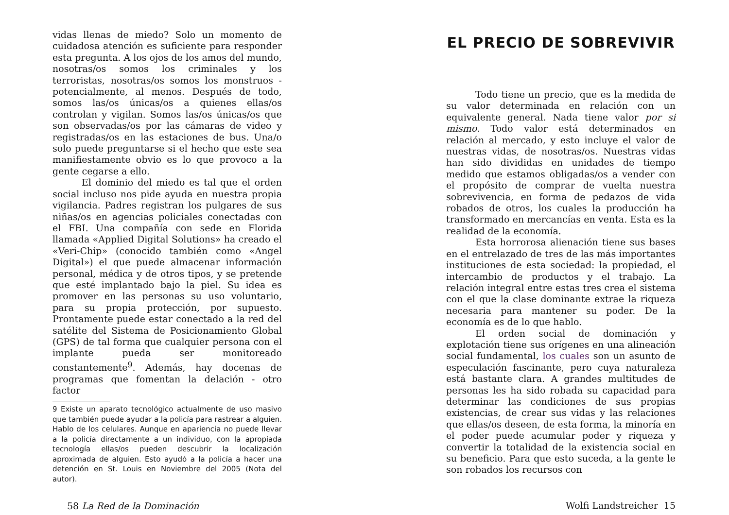vidas llenas de miedo? Solo un momento de cuidadosa atención es suficiente para responder esta pregunta. A los ojos de los amos del mundo, nosotras/os somos los criminales y los terroristas, nosotras/os somos los monstruos - potencialmente, al menos. Después de todo, somos las/os únicas/os a quienes ellas/os controlan y vigilan. Somos las/os únicas/os que son observadas/os por las cámaras de video y registradas/os en las estaciones de bus. Una/o solo puede preguntarse si el hecho que este sea manifiestamente obvio es lo que provoco a la gente cegarse a ello.
El dominio del miedo es tal que el orden social incluso nos pide ayuda en nuestra propia vigilancia. Padres registran los pulgares de sus niñas/os en agencias policiales conectadas con el FBI. Una compañía con sede en Florida llamada «Applied Digital Solutions» ha creado el «Veri-Chip» (conocido también como «Angel Digital») el que puede almacenar información personal, médica y de otros tipos, y se pretende que esté implantado bajo la piel. Su idea es promover en las personas su uso voluntario, para su propia protección, por supuesto. Prontamente puede estar conectado a la red del satélite del Sistema de Posicionamiento Global (GPS) de tal forma que cualquier persona con el implante pueda ser monitoreado constantemente<sup>9</sup>. Además, hay docenas de programas que fomentan la delación - otro factor
9 Existe un aparato tecnológico actualmente de uso masivo que también puede ayudar a la policía para rastrear a alguien. Hablo de los celulares. Aunque en apariencia no puede llevar a la policía directamente a un individuo, con la apropiada tecnología ellas/os pueden descubrir la localización aproximada de alguien. Esto ayudó a la policía a hacer una detención en St. Louis en Noviembre del 2005 (Nota del autor).
58 La Red de la Dominación
EL PRECIO DE SOBREVIVIR
Todo tiene un precio, que es la medida de su valor determinada en relación con un equivalente general. Nada tiene valor por si mismo. Todo valor está determinados en relación al mercado, y esto incluye el valor de nuestras vidas, de nosotras/os. Nuestras vidas han sido divididas en unidades de tiempo medido que estamos obligadas/os a vender con el propósito de comprar de vuelta nuestra sobrevivencia, en forma de pedazos de vida robados de otros, los cuales la producción ha transformado en mercancías en venta. Esta es la realidad de la economía.
Esta horrorosa alienación tiene sus bases en el entrelazado de tres de las más importantes instituciones de esta sociedad: la propiedad, el intercambio de productos y el trabajo. La relación integral entre estas tres crea el sistema con el que la clase dominante extrae la riqueza necesaria para mantener su poder. De la economía es de lo que hablo.
El orden social de dominación y explotación tiene sus orígenes en una alineación social fundamental, los cuales son un asunto de especulación fascinante, pero cuya naturaleza está bastante clara. A grandes multitudes de personas les ha sido robada su capacidad para determinar las condiciones de sus propias existencias, de crear sus vidas y las relaciones que ellas/os deseen, de esta forma, la minoría en el poder puede acumular poder y riqueza y convertir la totalidad de la existencia social en su beneficio. Para que esto suceda, a la gente le son robados los recursos con
Wolfi Landstreicher 15